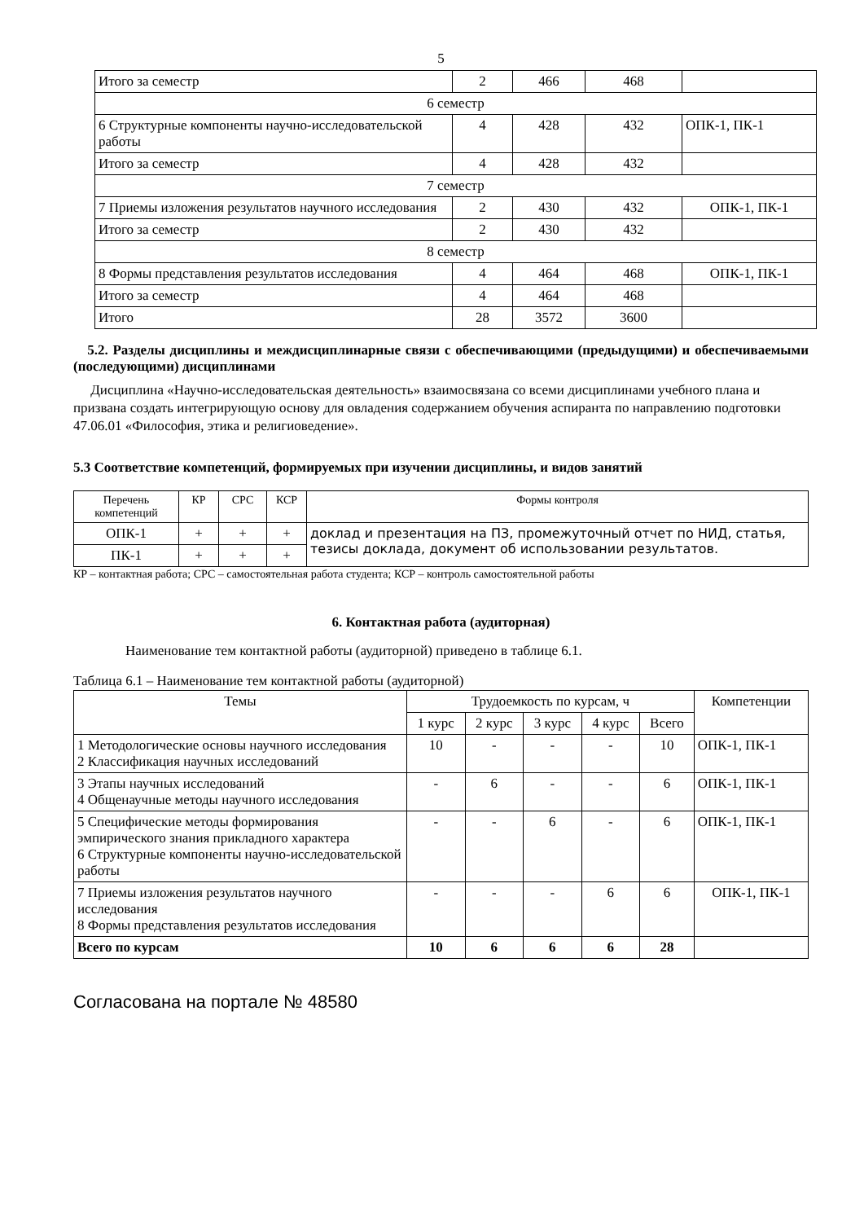5
| Итого за семестр | 2 | 466 | 468 | |
| 6 семестр | | | | |
| 6 Структурные компоненты научно-исследовательской работы | 4 | 428 | 432 | ОПК-1, ПК-1 |
| Итого за семестр | 4 | 428 | 432 | |
| 7 семестр | | | | |
| 7 Приемы изложения результатов научного исследования | 2 | 430 | 432 | ОПК-1, ПК-1 |
| Итого за семестр | 2 | 430 | 432 | |
| 8 семестр | | | | |
| 8 Формы представления результатов исследования | 4 | 464 | 468 | ОПК-1, ПК-1 |
| Итого за семестр | 4 | 464 | 468 | |
| Итого | 28 | 3572 | 3600 | |
5.2. Разделы дисциплины и междисциплинарные связи с обеспечивающими (предыдущими) и обеспечиваемыми (последующими) дисциплинами
Дисциплина «Научно-исследовательская деятельность» взаимосвязана со всеми дисциплинами учебного плана и призвана создать интегрирующую основу для овладения содержанием обучения аспиранта по направлению подготовки 47.06.01 «Философия, этика и религиоведение».
5.3 Соответствие компетенций, формируемых при изучении дисциплины, и видов занятий
| Перечень компетенций | КР | СРС | КСР | Формы контроля |
| --- | --- | --- | --- | --- |
| ОПК-1 | + | + | + | доклад и презентация на ПЗ, промежуточный отчет по НИД, статья, тезисы доклада, документ об использовании результатов. |
| ПК-1 | + | + | + | |
КР – контактная работа; СРС – самостоятельная работа студента; КСР – контроль самостоятельной работы
6. Контактная работа (аудиторная)
Наименование тем контактной работы (аудиторной) приведено в таблице 6.1.
Таблица 6.1 – Наименование тем контактной работы (аудиторной)
| Темы | Трудоемкость по курсам, ч | | | | | Компетенции |
| --- | --- | --- | --- | --- | --- | --- |
| | 1 курс | 2 курс | 3 курс | 4 курс | Всего | |
| 1 Методологические основы научного исследования 2 Классификация научных исследований | 10 | - | - | - | 10 | ОПК-1, ПК-1 |
| 3 Этапы научных исследований 4 Общенаучные методы научного исследования | - | 6 | - | - | 6 | ОПК-1, ПК-1 |
| 5 Специфические методы формирования эмпирического знания прикладного характера 6 Структурные компоненты научно-исследовательской работы | - | - | 6 | - | 6 | ОПК-1, ПК-1 |
| 7 Приемы изложения результатов научного исследования 8 Формы представления результатов исследования | - | - | - | 6 | 6 | ОПК-1, ПК-1 |
| Всего по курсам | 10 | 6 | 6 | 6 | 28 | |
Согласована на портале № 48580